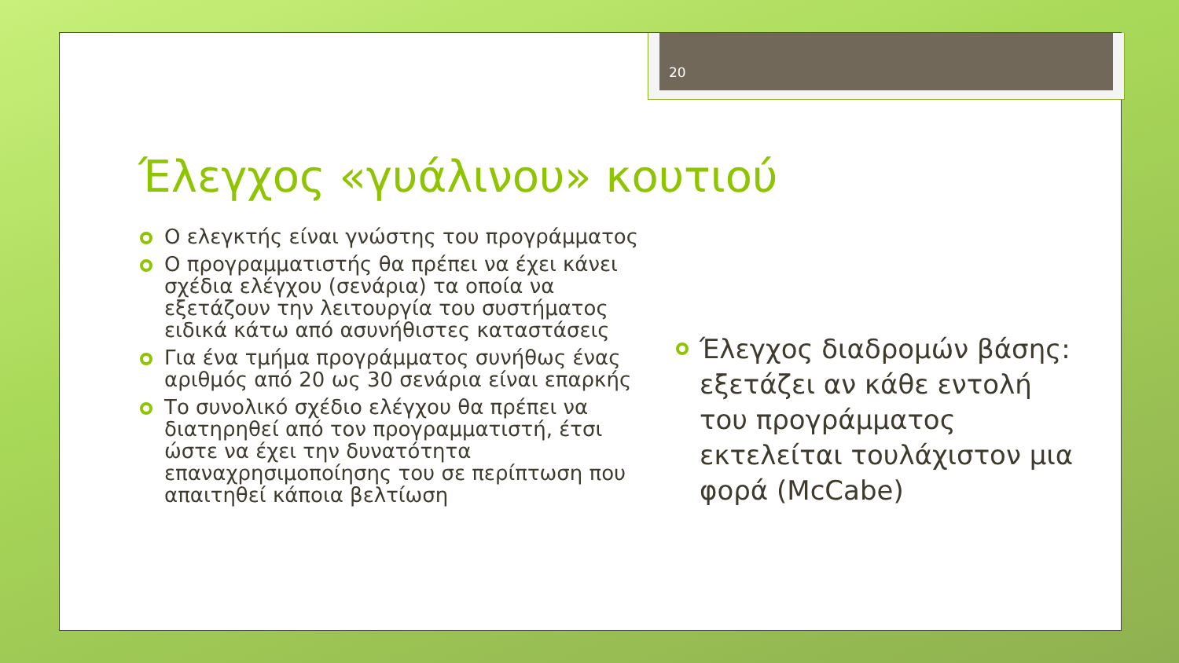20
Έλεγχος «γυάλινου» κουτιού
Ο ελεγκτής είναι γνώστης του προγράμματος
Ο προγραμματιστής θα πρέπει να έχει κάνει σχέδια ελέγχου (σενάρια) τα οποία να εξετάζουν την λειτουργία του συστήματος ειδικά κάτω από ασυνήθιστες καταστάσεις
Για ένα τμήμα προγράμματος συνήθως ένας αριθμός από 20 ως 30 σενάρια είναι επαρκής
Το συνολικό σχέδιο ελέγχου θα πρέπει να διατηρηθεί από τον προγραμματιστή, έτσι ώστε να έχει την δυνατότητα επαναχρησιμοποίησης του σε περίπτωση που απαιτηθεί κάποια βελτίωση
Έλεγχος διαδρομών βάσης: εξετάζει αν κάθε εντολή του προγράμματος εκτελείται τουλάχιστον μια φορά (McCabe)